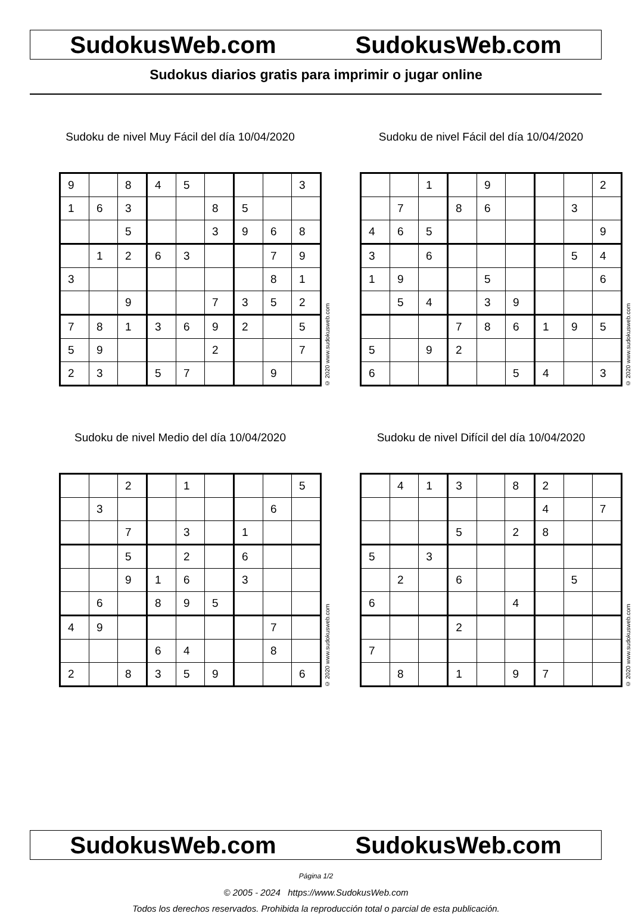SudokusWeb.com SudokusWeb.com
Sudokus diarios gratis para imprimir o jugar online
Sudoku de nivel Muy Fácil del día 10/04/2020
| 9 | | 8 | 4 | 5 | | | | 3 |
| 1 | 6 | 3 | | | 8 | 5 | | |
| | | 5 | | | 3 | 9 | 6 | 8 |
| | 1 | 2 | 6 | 3 | | | 7 | 9 |
| 3 | | | | | | | 8 | 1 |
| | | 9 | | | 7 | 3 | 5 | 2 |
| 7 | 8 | 1 | 3 | 6 | 9 | 2 | | 5 |
| 5 | 9 | | | | 2 | | | 7 |
| 2 | 3 | | 5 | 7 | | | 9 | |
© 2020 www.sudokusweb.com
Sudoku de nivel Fácil del día 10/04/2020
| | | 1 | | 9 | | | | 2 |
| | 7 | | 8 | 6 | | | 3 | |
| 4 | 6 | 5 | | | | | | 9 |
| 3 | | 6 | | | | | 5 | 4 |
| 1 | 9 | | | 5 | | | | 6 |
| | 5 | 4 | | 3 | 9 | | | |
| | | | 7 | 8 | 6 | 1 | 9 | 5 |
| 5 | | 9 | 2 | | | | | |
| 6 | | | | | 5 | 4 | | 3 |
© 2020 www.sudokusweb.com
Sudoku de nivel Medio del día 10/04/2020
| | | 2 | | 1 | | | | 5 |
| | 3 | | | | | | 6 | |
| | | 7 | | 3 | | 1 | | |
| | | 5 | | 2 | | 6 | | |
| | | 9 | 1 | 6 | | 3 | | |
| | 6 | | 8 | 9 | 5 | | | |
| 4 | 9 | | | | | | 7 | |
| | | | 6 | 4 | | | 8 | |
| 2 | | 8 | 3 | 5 | 9 | | | 6 |
© 2020 www.sudokusweb.com
Sudoku de nivel Difícil del día 10/04/2020
| | 4 | 1 | 3 | | 8 | 2 | | |
| | | | | | | 4 | | 7 |
| | | | 5 | | 2 | 8 | | |
| 5 | | 3 | | | | | | |
| | 2 | | 6 | | | | 5 | |
| 6 | | | | | 4 | | | |
| | | | 2 | | | | | |
| 7 | | | | | | | | |
| | 8 | | 1 | | 9 | 7 | | |
© 2020 www.sudokusweb.com
SudokusWeb.com SudokusWeb.com
Página 1/2
© 2005 - 2024 https://www.SudokusWeb.com
Todos los derechos reservados. Prohibida la reproducción total o parcial de esta publicación.